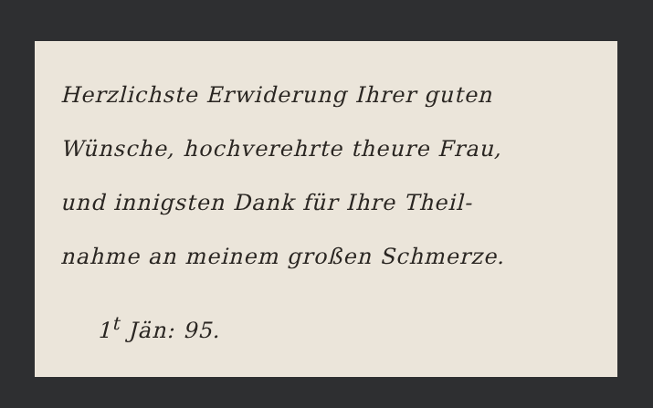Herzlichste Erwiderung Ihrer guten
Wünsche, hochverehrte theure Frau,
und innigsten Dank für Ihre Theil-
nahme an meinem großen Schmerze.
1<sup>t</sup> Jän: 95.